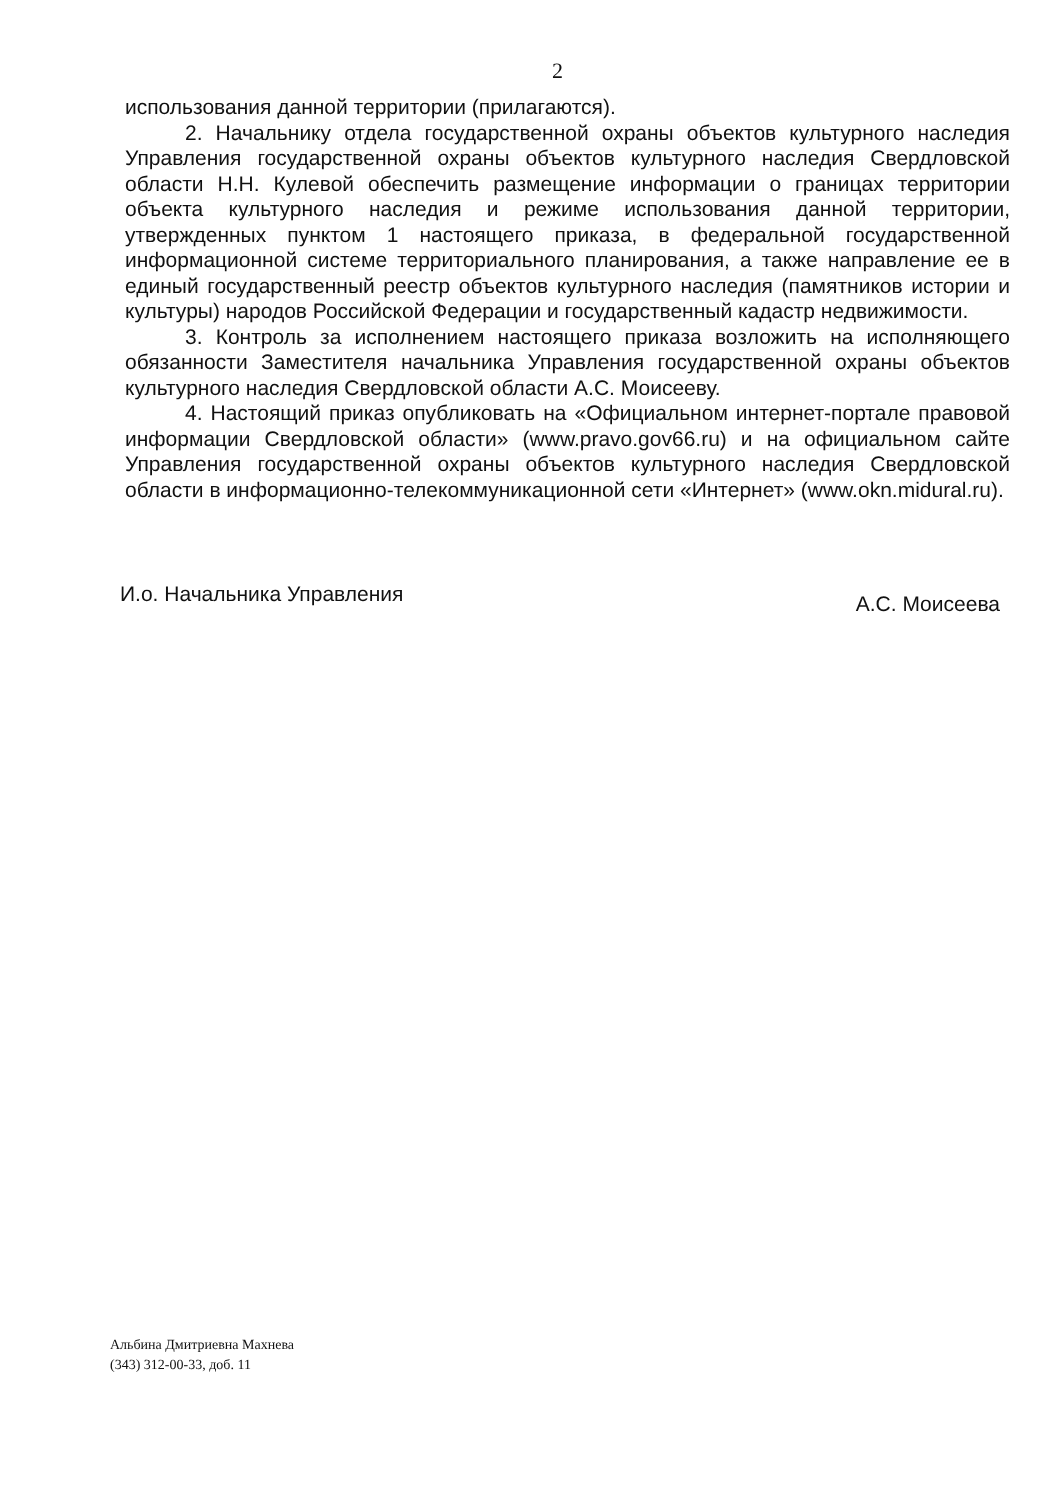2
использования данной территории (прилагаются).
2. Начальнику отдела государственной охраны объектов культурного наследия Управления государственной охраны объектов культурного наследия Свердловской области Н.Н. Кулевой обеспечить размещение информации о границах территории объекта культурного наследия и режиме использования данной территории, утвержденных пунктом 1 настоящего приказа, в федеральной государственной информационной системе территориального планирования, а также направление ее в единый государственный реестр объектов культурного наследия (памятников истории и культуры) народов Российской Федерации и государственный кадастр недвижимости.
3. Контроль за исполнением настоящего приказа возложить на исполняющего обязанности Заместителя начальника Управления государственной охраны объектов культурного наследия Свердловской области А.С. Моисееву.
4. Настоящий приказ опубликовать на «Официальном интернет-портале правовой информации Свердловской области» (www.pravo.gov66.ru) и на официальном сайте Управления государственной охраны объектов культурного наследия Свердловской области в информационно-телекоммуникационной сети «Интернет» (www.okn.midural.ru).
И.о. Начальника Управления А.С. Моисеева
Альбина Дмитриевна Махнева
(343) 312-00-33, доб. 11